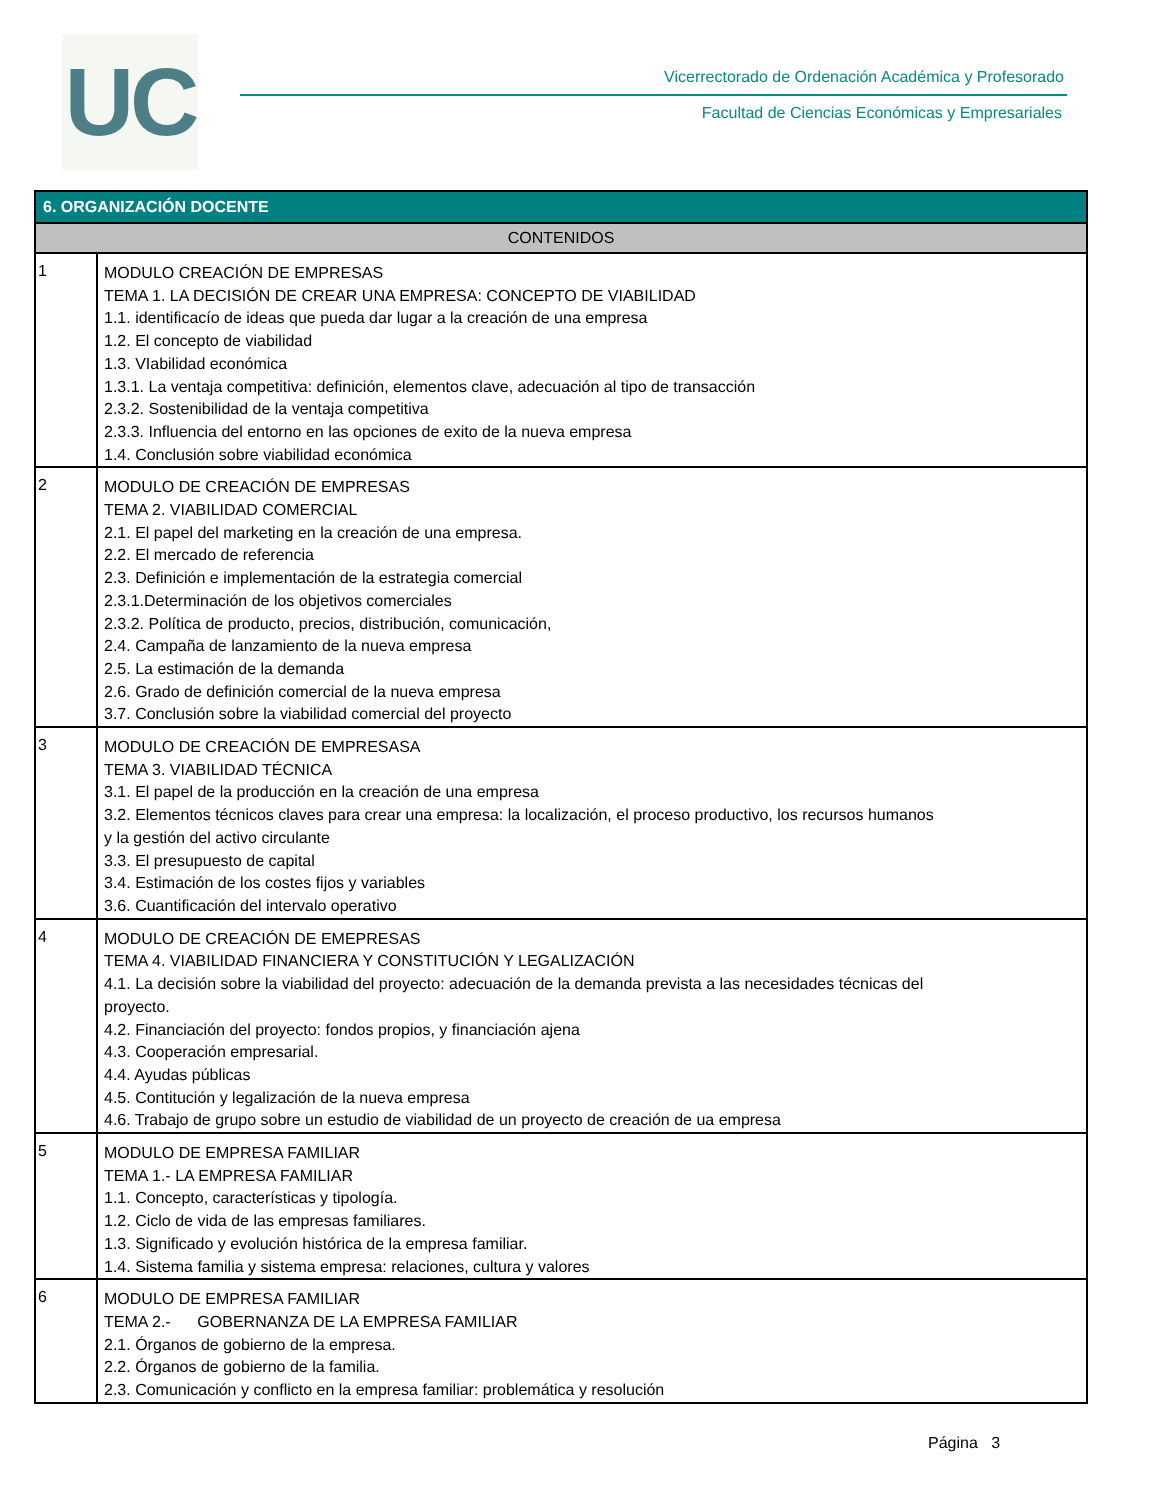UC
Vicerrectorado de Ordenación Académica y Profesorado
Facultad de Ciencias Económicas y Empresariales
| 6. ORGANIZACIÓN DOCENTE | |
| --- | --- |
| CONTENIDOS | |
| 1 | MODULO CREACIÓN DE EMPRESAS TEMA 1. LA DECISIÓN DE CREAR UNA EMPRESA: CONCEPTO DE VIABILIDAD 1.1. identificacío de ideas que pueda dar lugar a la creación de una empresa 1.2. El concepto de viabilidad 1.3. VIabilidad económica 1.3.1. La ventaja competitiva: definición, elementos clave, adecuación al tipo de transacción 2.3.2. Sostenibilidad de la ventaja competitiva 2.3.3. Influencia del entorno en las opciones de exito de la nueva empresa 1.4. Conclusión sobre viabilidad económica |
| 2 | MODULO DE CREACIÓN DE EMPRESAS TEMA 2. VIABILIDAD COMERCIAL 2.1. El papel del marketing en la creación de una empresa. 2.2. El mercado de referencia 2.3. Definición e implementación de la estrategia comercial 2.3.1.Determinación de los objetivos comerciales 2.3.2. Política de producto, precios, distribución, comunicación, 2.4. Campaña de lanzamiento de la nueva empresa 2.5. La estimación de la demanda 2.6. Grado de definición comercial de la nueva empresa 3.7. Conclusión sobre la viabilidad comercial del proyecto |
| 3 | MODULO DE CREACIÓN DE EMPRESASA TEMA 3. VIABILIDAD TÉCNICA 3.1. El papel de la producción en la creación de una empresa 3.2. Elementos técnicos claves para crear una empresa: la localización, el proceso productivo, los recursos humanos y la gestión del activo circulante 3.3. El presupuesto de capital 3.4. Estimación de los costes fijos y variables 3.6. Cuantificación del intervalo operativo |
| 4 | MODULO DE CREACIÓN DE EMEPRESAS TEMA 4. VIABILIDAD FINANCIERA Y CONSTITUCIÓN Y LEGALIZACIÓN 4.1. La decisión sobre la viabilidad del proyecto: adecuación de la demanda prevista a las necesidades técnicas del proyecto. 4.2. Financiación del proyecto: fondos propios, y financiación ajena 4.3. Cooperación empresarial. 4.4. Ayudas públicas 4.5. Contitución y legalización de la nueva empresa 4.6. Trabajo de grupo sobre un estudio de viabilidad de un proyecto de creación de ua empresa |
| 5 | MODULO DE EMPRESA FAMILIAR TEMA 1.- LA EMPRESA FAMILIAR 1.1. Concepto, características y tipología. 1.2. Ciclo de vida de las empresas familiares. 1.3. Significado y evolución histórica de la empresa familiar. 1.4. Sistema familia y sistema empresa: relaciones, cultura y valores |
| 6 | MODULO DE EMPRESA FAMILIAR TEMA 2.- GOBERNANZA DE LA EMPRESA FAMILIAR 2.1. Órganos de gobierno de la empresa. 2.2. Órganos de gobierno de la familia. 2.3. Comunicación y conflicto en la empresa familiar: problemática y resolución |
Página 3